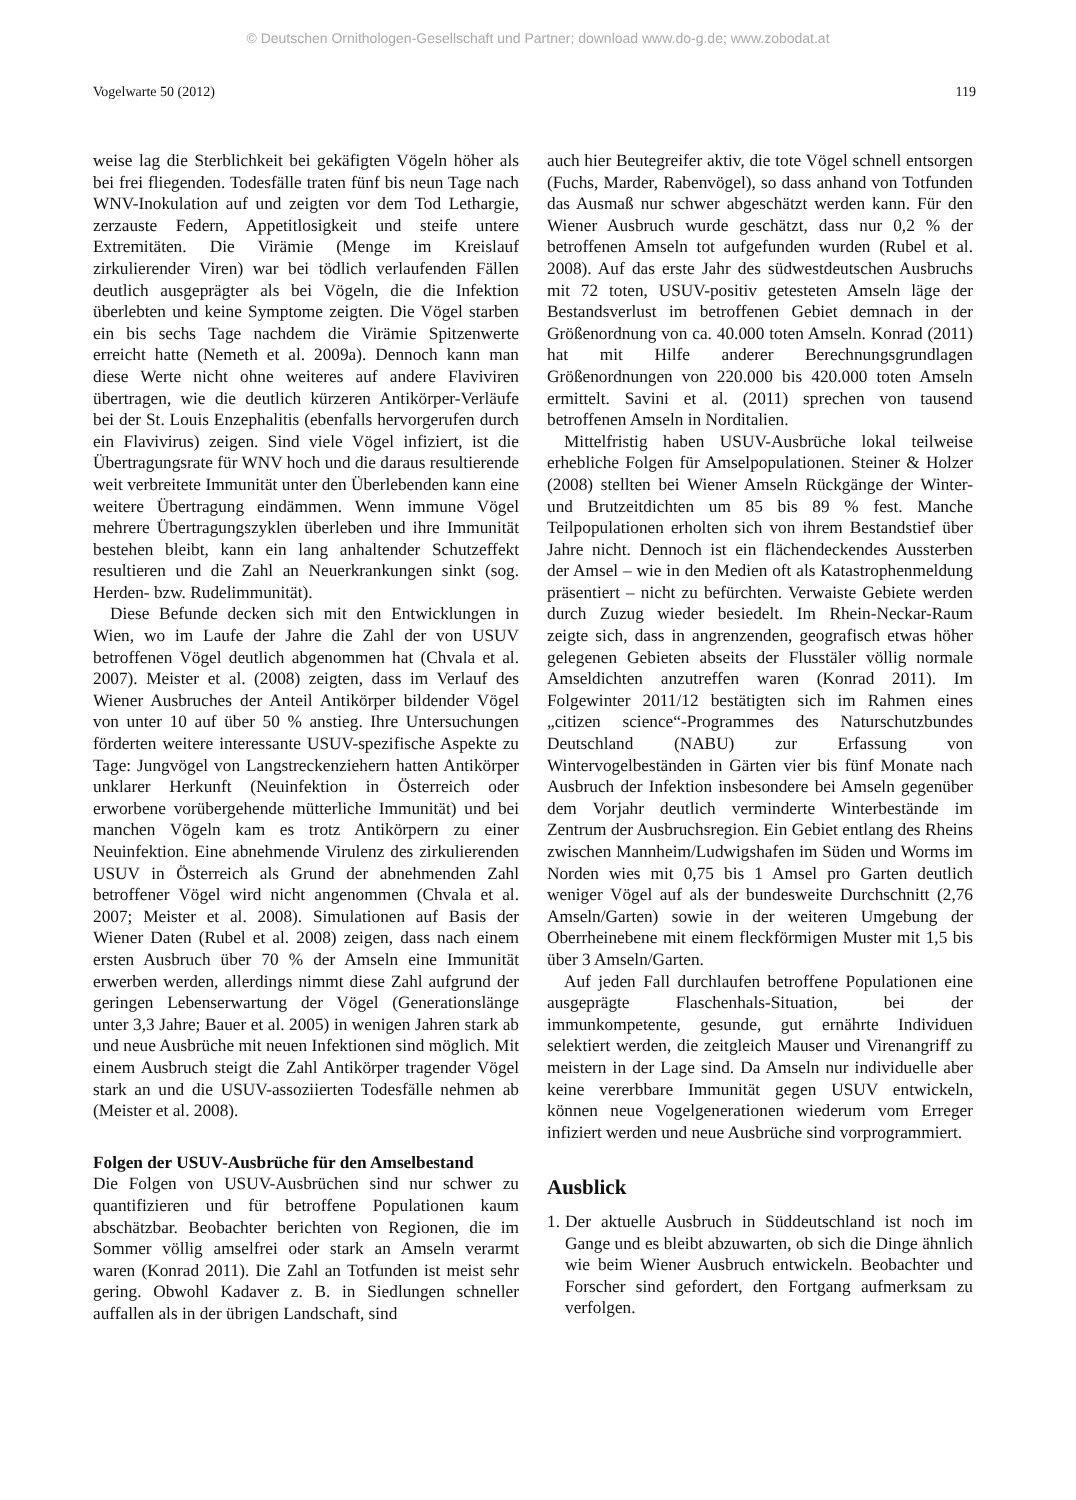© Deutschen Ornithologen-Gesellschaft und Partner; download www.do-g.de; www.zobodat.at
Vogelwarte 50 (2012) 119
weise lag die Sterblichkeit bei gekäfigten Vögeln höher als bei frei fliegenden. Todesfälle traten fünf bis neun Tage nach WNV-Inokulation auf und zeigten vor dem Tod Lethargie, zerzauste Federn, Appetitlosigkeit und steife untere Extremitäten. Die Virämie (Menge im Kreislauf zirkulierender Viren) war bei tödlich verlaufenden Fällen deutlich ausgeprägter als bei Vögeln, die die Infektion überlebten und keine Symptome zeigten. Die Vögel starben ein bis sechs Tage nachdem die Virämie Spitzenwerte erreicht hatte (Nemeth et al. 2009a). Dennoch kann man diese Werte nicht ohne weiteres auf andere Flaviviren übertragen, wie die deutlich kürzeren Antikörper-Verläufe bei der St. Louis Enzephalitis (ebenfalls hervorgerufen durch ein Flavivirus) zeigen. Sind viele Vögel infiziert, ist die Übertragungsrate für WNV hoch und die daraus resultierende weit verbreitete Immunität unter den Überlebenden kann eine weitere Übertragung eindämmen. Wenn immune Vögel mehrere Übertragungszyklen überleben und ihre Immunität bestehen bleibt, kann ein lang anhaltender Schutzeffekt resultieren und die Zahl an Neuerkrankungen sinkt (sog. Herden- bzw. Rudelimmunität).
Diese Befunde decken sich mit den Entwicklungen in Wien, wo im Laufe der Jahre die Zahl der von USUV betroffenen Vögel deutlich abgenommen hat (Chvala et al. 2007). Meister et al. (2008) zeigten, dass im Verlauf des Wiener Ausbruches der Anteil Antikörper bildender Vögel von unter 10 auf über 50 % anstieg. Ihre Untersuchungen förderten weitere interessante USUV-spezifische Aspekte zu Tage: Jungvögel von Langstreckenziehern hatten Antikörper unklarer Herkunft (Neuinfektion in Österreich oder erworbene vorübergehende mütterliche Immunität) und bei manchen Vögeln kam es trotz Antikörpern zu einer Neuinfektion. Eine abnehmende Virulenz des zirkulierenden USUV in Österreich als Grund der abnehmenden Zahl betroffener Vögel wird nicht angenommen (Chvala et al. 2007; Meister et al. 2008). Simulationen auf Basis der Wiener Daten (Rubel et al. 2008) zeigen, dass nach einem ersten Ausbruch über 70 % der Amseln eine Immunität erwerben werden, allerdings nimmt diese Zahl aufgrund der geringen Lebenserwartung der Vögel (Generationslänge unter 3,3 Jahre; Bauer et al. 2005) in wenigen Jahren stark ab und neue Ausbrüche mit neuen Infektionen sind möglich. Mit einem Ausbruch steigt die Zahl Antikörper tragender Vögel stark an und die USUV-assoziierten Todesfälle nehmen ab (Meister et al. 2008).
Folgen der USUV-Ausbrüche für den Amselbestand
Die Folgen von USUV-Ausbrüchen sind nur schwer zu quantifizieren und für betroffene Populationen kaum abschätzbar. Beobachter berichten von Regionen, die im Sommer völlig amselfrei oder stark an Amseln verarmt waren (Konrad 2011). Die Zahl an Totfunden ist meist sehr gering. Obwohl Kadaver z. B. in Siedlungen schneller auffallen als in der übrigen Landschaft, sind
auch hier Beutegreifer aktiv, die tote Vögel schnell entsorgen (Fuchs, Marder, Rabenvögel), so dass anhand von Totfunden das Ausmaß nur schwer abgeschätzt werden kann. Für den Wiener Ausbruch wurde geschätzt, dass nur 0,2 % der betroffenen Amseln tot aufgefunden wurden (Rubel et al. 2008). Auf das erste Jahr des südwestdeutschen Ausbruchs mit 72 toten, USUV-positiv getesteten Amseln läge der Bestandsverlust im betroffenen Gebiet demnach in der Größenordnung von ca. 40.000 toten Amseln. Konrad (2011) hat mit Hilfe anderer Berechnungsgrundlagen Größenordnungen von 220.000 bis 420.000 toten Amseln ermittelt. Savini et al. (2011) sprechen von tausend betroffenen Amseln in Norditalien.
Mittelfristig haben USUV-Ausbrüche lokal teilweise erhebliche Folgen für Amselpopulationen. Steiner & Holzer (2008) stellten bei Wiener Amseln Rückgänge der Winter- und Brutzeitdichten um 85 bis 89 % fest. Manche Teilpopulationen erholten sich von ihrem Bestandstief über Jahre nicht. Dennoch ist ein flächendeckendes Aussterben der Amsel – wie in den Medien oft als Katastrophenmeldung präsentiert – nicht zu befürchten. Verwaiste Gebiete werden durch Zuzug wieder besiedelt. Im Rhein-Neckar-Raum zeigte sich, dass in angrenzenden, geografisch etwas höher gelegenen Gebieten abseits der Flusstäler völlig normale Amseldichten anzutreffen waren (Konrad 2011). Im Folgewinter 2011/12 bestätigten sich im Rahmen eines „citizen science“-Programmes des Naturschutzbundes Deutschland (NABU) zur Erfassung von Wintervogelbeständen in Gärten vier bis fünf Monate nach Ausbruch der Infektion insbesondere bei Amseln gegenüber dem Vorjahr deutlich verminderte Winterbestände im Zentrum der Ausbruchsregion. Ein Gebiet entlang des Rheins zwischen Mannheim/Ludwigshafen im Süden und Worms im Norden wies mit 0,75 bis 1 Amsel pro Garten deutlich weniger Vögel auf als der bundesweite Durchschnitt (2,76 Amseln/Garten) sowie in der weiteren Umgebung der Oberrheinebene mit einem fleckförmigen Muster mit 1,5 bis über 3 Amseln/Garten.
Auf jeden Fall durchlaufen betroffene Populationen eine ausgeprägte Flaschenhals-Situation, bei der immunkompetente, gesunde, gut ernährte Individuen selektiert werden, die zeitgleich Mauser und Virenangriff zu meistern in der Lage sind. Da Amseln nur individuelle aber keine vererbbare Immunität gegen USUV entwickeln, können neue Vogelgenerationen wiederum vom Erreger infiziert werden und neue Ausbrüche sind vorprogrammiert.
Ausblick
1.
Der aktuelle Ausbruch in Süddeutschland ist noch im Gange und es bleibt abzuwarten, ob sich die Dinge ähnlich wie beim Wiener Ausbruch entwickeln. Beobachter und Forscher sind gefordert, den Fortgang aufmerksam zu verfolgen.